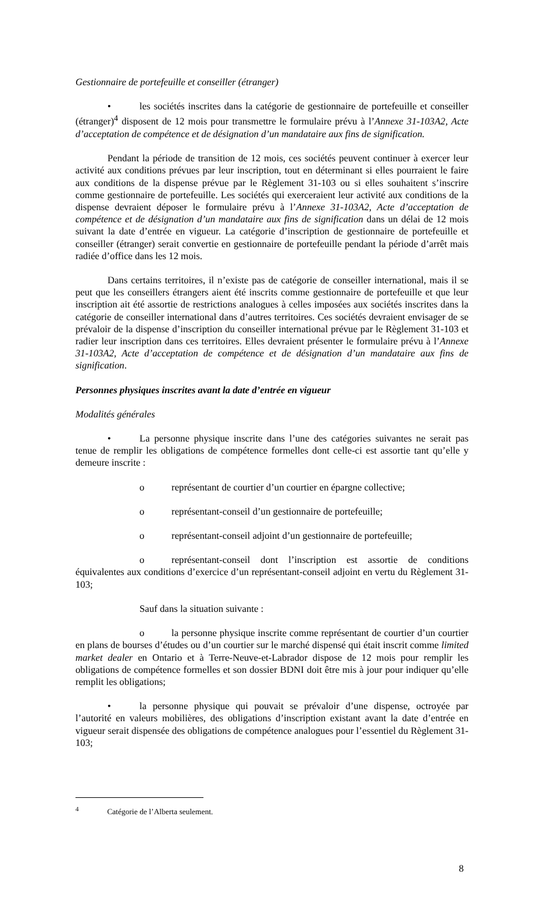Gestionnaire de portefeuille et conseiller (étranger)
• les sociétés inscrites dans la catégorie de gestionnaire de portefeuille et conseiller (étranger)<sup>4</sup> disposent de 12 mois pour transmettre le formulaire prévu à l’Annexe 31-103A2, Acte d’acceptation de compétence et de désignation d’un mandataire aux fins de signification.
Pendant la période de transition de 12 mois, ces sociétés peuvent continuer à exercer leur activité aux conditions prévues par leur inscription, tout en déterminant si elles pourraient le faire aux conditions de la dispense prévue par le Règlement 31-103 ou si elles souhaitent s’inscrire comme gestionnaire de portefeuille. Les sociétés qui exerceraient leur activité aux conditions de la dispense devraient déposer le formulaire prévu à l’Annexe 31-103A2, Acte d’acceptation de compétence et de désignation d’un mandataire aux fins de signification dans un délai de 12 mois suivant la date d’entrée en vigueur. La catégorie d’inscription de gestionnaire de portefeuille et conseiller (étranger) serait convertie en gestionnaire de portefeuille pendant la période d’arrêt mais radiée d’office dans les 12 mois.
Dans certains territoires, il n’existe pas de catégorie de conseiller international, mais il se peut que les conseillers étrangers aient été inscrits comme gestionnaire de portefeuille et que leur inscription ait été assortie de restrictions analogues à celles imposées aux sociétés inscrites dans la catégorie de conseiller international dans d’autres territoires. Ces sociétés devraient envisager de se prévaloir de la dispense d’inscription du conseiller international prévue par le Règlement 31-103 et radier leur inscription dans ces territoires. Elles devraient présenter le formulaire prévu à l’Annexe 31-103A2, Acte d’acceptation de compétence et de désignation d’un mandataire aux fins de signification.
Personnes physiques inscrites avant la date d’entrée en vigueur
Modalités générales
• La personne physique inscrite dans l’une des catégories suivantes ne serait pas tenue de remplir les obligations de compétence formelles dont celle-ci est assortie tant qu’elle y demeure inscrite :
o représentant de courtier d’un courtier en épargne collective;
o représentant-conseil d’un gestionnaire de portefeuille;
o représentant-conseil adjoint d’un gestionnaire de portefeuille;
o représentant-conseil dont l’inscription est assortie de conditions équivalentes aux conditions d’exercice d’un représentant-conseil adjoint en vertu du Règlement 31-103;
Sauf dans la situation suivante :
o la personne physique inscrite comme représentant de courtier d’un courtier en plans de bourses d’études ou d’un courtier sur le marché dispensé qui était inscrit comme limited market dealer en Ontario et à Terre-Neuve-et-Labrador dispose de 12 mois pour remplir les obligations de compétence formelles et son dossier BDNI doit être mis à jour pour indiquer qu’elle remplit les obligations;
• la personne physique qui pouvait se prévaloir d’une dispense, octroyée par l’autorité en valeurs mobilières, des obligations d’inscription existant avant la date d’entrée en vigueur serait dispensée des obligations de compétence analogues pour l’essentiel du Règlement 31-103;
<sup>4</sup> Catégorie de l’Alberta seulement.
8